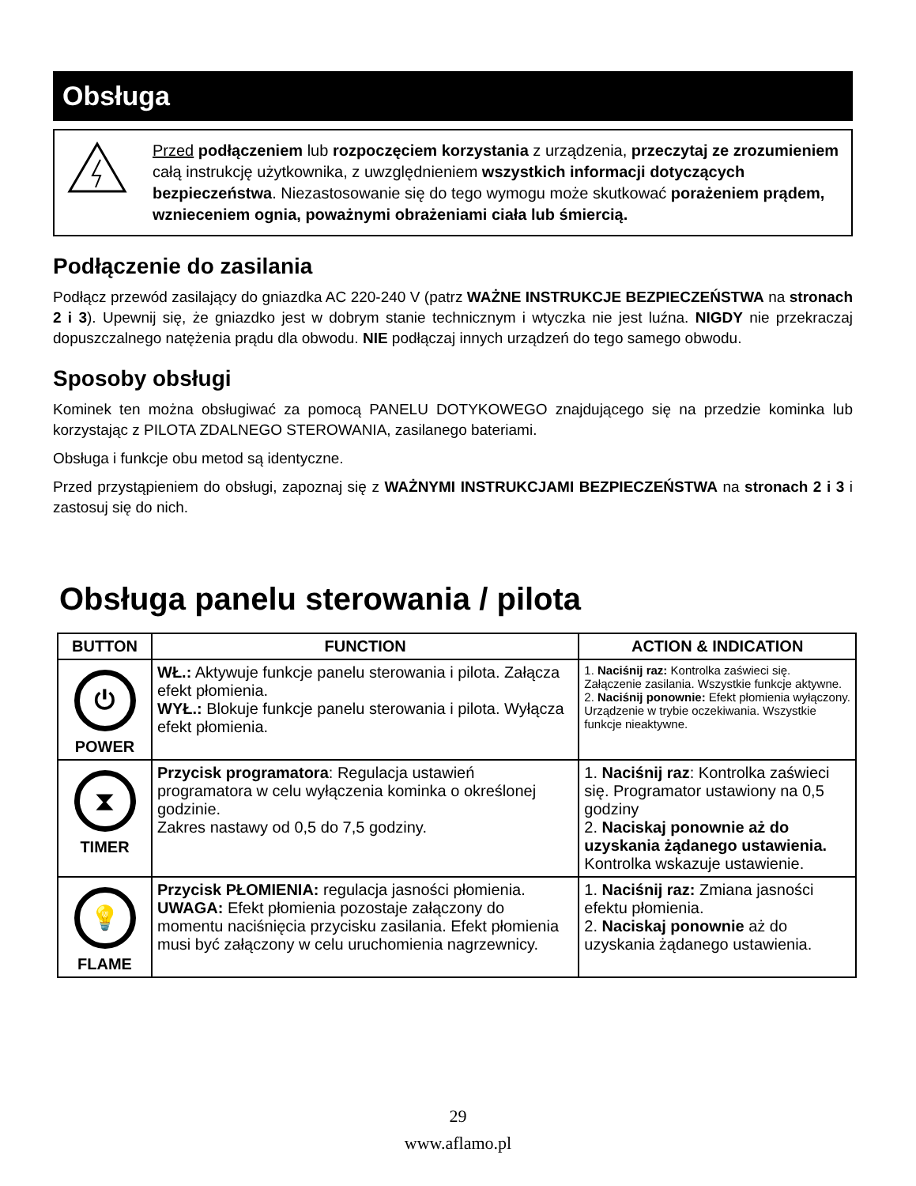Obsługa
Przed podłączeniem lub rozpoczęciem korzystania z urządzenia, przeczytaj ze zrozumieniem całą instrukcję użytkownika, z uwzględnieniem wszystkich informacji dotyczących bezpieczeństwa. Niezastosowanie się do tego wymogu może skutkować porażeniem prądem, wznieceniem ognia, poważnymi obrażeniami ciała lub śmiercią.
Podłączenie do zasilania
Podłącz przewód zasilający do gniazdka AC 220-240 V (patrz WAŻNE INSTRUKCJE BEZPIECZEŃSTWA na stronach 2 i 3). Upewnij się, że gniazdko jest w dobrym stanie technicznym i wtyczka nie jest luźna. NIGDY nie przekraczaj dopuszczalnego natężenia prądu dla obwodu. NIE podłączaj innych urządzeń do tego samego obwodu.
Sposoby obsługi
Kominek ten można obsługiwać za pomocą PANELU DOTYKOWEGO znajdującego się na przedzie kominka lub korzystając z PILOTA ZDALNEGO STEROWANIA, zasilanego bateriami.
Obsługa i funkcje obu metod są identyczne.
Przed przystąpieniem do obsługi, zapoznaj się z WAŻNYMI INSTRUKCJAMI BEZPIECZEŃSTWA na stronach 2 i 3 i zastosuj się do nich.
Obsługa panelu sterowania / pilota
| BUTTON | FUNCTION | ACTION & INDICATION |
| --- | --- | --- |
| ⏻ POWER | WŁ.: Aktywuje funkcje panelu sterowania i pilota. Załącza efekt płomienia. WYŁ.: Blokuje funkcje panelu sterowania i pilota. Wyłącza efekt płomienia. | 1. Naciśnij raz: Kontrolka zaświeci się. Załączenie zasilania. Wszystkie funkcje aktywne. 2. Naciśnij ponownie: Efekt płomienia wyłączony. Urządzenie w trybie oczekiwania. Wszystkie funkcje nieaktywne. |
| ⧗ TIMER | Przycisk programatora : Regulacja ustawień programatora w celu wyłączenia kominka o określonej godzinie. Zakres nastawy od 0,5 do 7,5 godziny. | 1. Naciśnij raz : Kontrolka zaświeci się. Programator ustawiony na 0,5 godziny 2. Naciskaj ponownie aż do uzyskania żądanego ustawienia. Kontrolka wskazuje ustawienie. |
| 💡 FLAME | Przycisk PŁOMIENIA: regulacja jasności płomienia. UWAGA: Efekt płomienia pozostaje załączony do momentu naciśnięcia przycisku zasilania. Efekt płomienia musi być załączony w celu uruchomienia nagrzewnicy. | 1. Naciśnij raz: Zmiana jasności efektu płomienia. 2. Naciskaj ponownie aż do uzyskania żądanego ustawienia. |
29
www.aflamo.pl